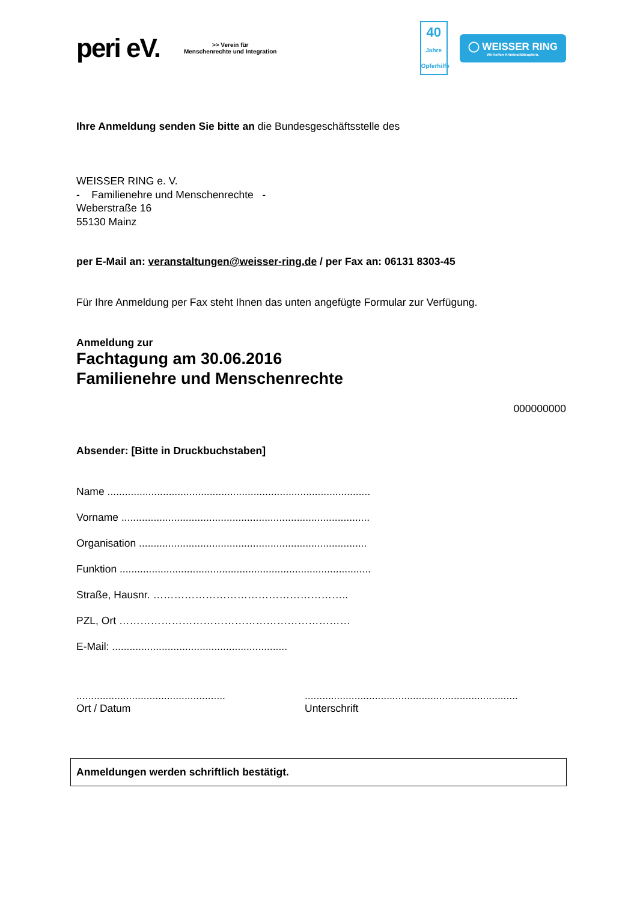peri eV. >> Verein für
Menschenrechte und Integration
40
Jahre
Opferhilfe
◯ WEISSER RING
Wir helfen Kriminalitätsopfern.
Ihre Anmeldung senden Sie bitte an die Bundesgeschäftsstelle des
WEISSER RING e. V.
- Familienehre und Menschenrechte -
Weberstraße 16
55130 Mainz
per E-Mail an: veranstaltungen@weisser-ring.de / per Fax an: 06131 8303-45
Für Ihre Anmeldung per Fax steht Ihnen das unten angefügte Formular zur Verfügung.
Anmeldung zur
Fachtagung am 30.06.2016
Familienehre und Menschenrechte
000000000
Absender: [Bitte in Druckbuchstaben]
Name ..........................................................................................
Vorname .....................................................................................
Organisation ..............................................................................
Funktion ......................................................................................
Straße, Hausnr. ………………………………………………..
PZL, Ort …………………………………………………………
E-Mail: ............................................................
...................................................
Ort / Datum
.........................................................................
Unterschrift
Anmeldungen werden schriftlich bestätigt.